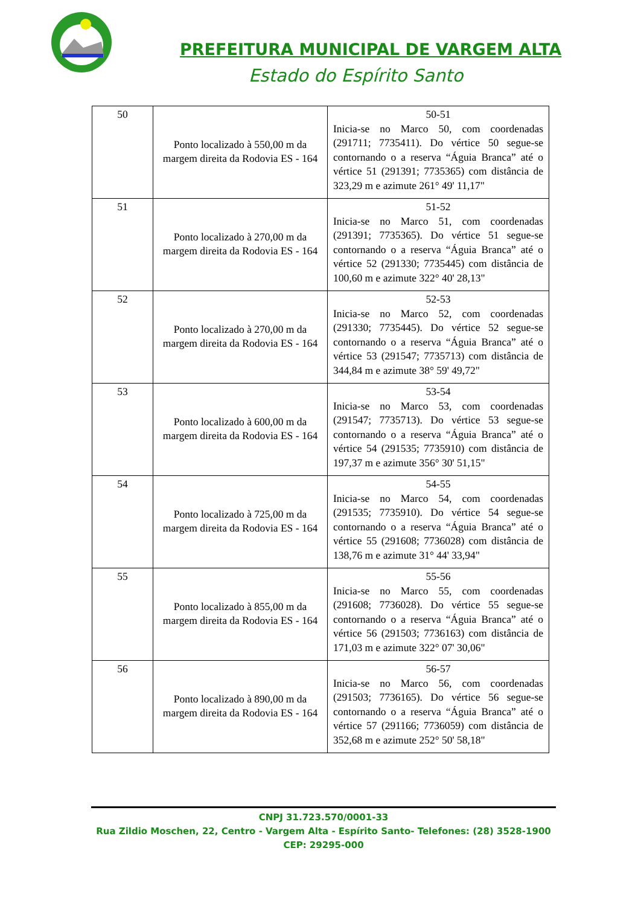PREFEITURA MUNICIPAL DE VARGEM ALTA
Estado do Espírito Santo
| 50 | Ponto localizado à 550,00 m da margem direita da Rodovia ES - 164 | 50-51 Inicia-se no Marco 50, com coordenadas (291711; 7735411). Do vértice 50 segue-se contornando o a reserva “Águia Branca” até o vértice 51 (291391; 7735365) com distância de 323,29 m e azimute 261° 49' 11,17" |
| 51 | Ponto localizado à 270,00 m da margem direita da Rodovia ES - 164 | 51-52 Inicia-se no Marco 51, com coordenadas (291391; 7735365). Do vértice 51 segue-se contornando o a reserva “Águia Branca” até o vértice 52 (291330; 7735445) com distância de 100,60 m e azimute 322° 40' 28,13" |
| 52 | Ponto localizado à 270,00 m da margem direita da Rodovia ES - 164 | 52-53 Inicia-se no Marco 52, com coordenadas (291330; 7735445). Do vértice 52 segue-se contornando o a reserva “Águia Branca” até o vértice 53 (291547; 7735713) com distância de 344,84 m e azimute 38° 59' 49,72" |
| 53 | Ponto localizado à 600,00 m da margem direita da Rodovia ES - 164 | 53-54 Inicia-se no Marco 53, com coordenadas (291547; 7735713). Do vértice 53 segue-se contornando o a reserva “Águia Branca” até o vértice 54 (291535; 7735910) com distância de 197,37 m e azimute 356° 30' 51,15" |
| 54 | Ponto localizado à 725,00 m da margem direita da Rodovia ES - 164 | 54-55 Inicia-se no Marco 54, com coordenadas (291535; 7735910). Do vértice 54 segue-se contornando o a reserva “Águia Branca” até o vértice 55 (291608; 7736028) com distância de 138,76 m e azimute 31° 44' 33,94" |
| 55 | Ponto localizado à 855,00 m da margem direita da Rodovia ES - 164 | 55-56 Inicia-se no Marco 55, com coordenadas (291608; 7736028). Do vértice 55 segue-se contornando o a reserva “Águia Branca” até o vértice 56 (291503; 7736163) com distância de 171,03 m e azimute 322° 07' 30,06" |
| 56 | Ponto localizado à 890,00 m da margem direita da Rodovia ES - 164 | 56-57 Inicia-se no Marco 56, com coordenadas (291503; 7736165). Do vértice 56 segue-se contornando o a reserva “Águia Branca” até o vértice 57 (291166; 7736059) com distância de 352,68 m e azimute 252° 50' 58,18" |
CNPJ 31.723.570/0001-33
Rua Zildio Moschen, 22, Centro - Vargem Alta - Espírito Santo- Telefones: (28) 3528-1900
CEP: 29295-000